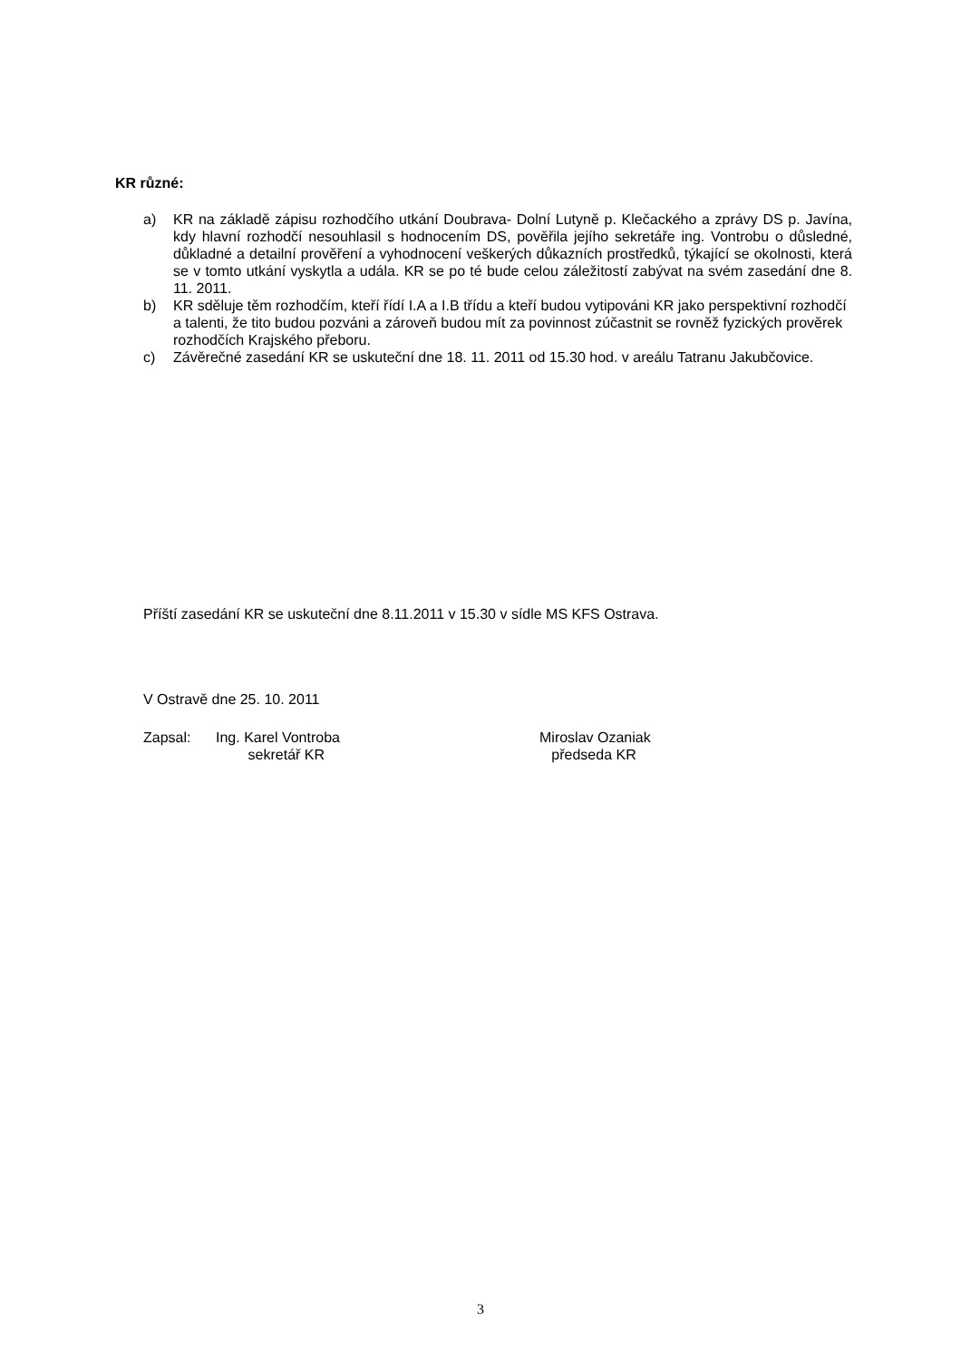KR různé:
a) KR na základě zápisu rozhodčího utkání Doubrava- Dolní Lutyně p. Klečackého a zprávy DS p. Javína, kdy hlavní rozhodčí nesouhlasil s hodnocením DS, pověřila jejího sekretáře ing. Vontrobu o důsledné, důkladné a detailní prověření a vyhodnocení veškerých důkazních prostředků, týkající se okolnosti, která se v tomto utkání vyskytla a udála. KR se po té bude celou záležitostí zabývat na svém zasedání dne 8. 11. 2011.
b) KR sděluje těm rozhodčím, kteří řídí I.A a I.B třídu a kteří budou vytipováni KR jako perspektivní rozhodčí a talenti, že tito budou pozváni a zároveň budou mít za povinnost zúčastnit se rovněž fyzických prověrek rozhodčích Krajského přeboru.
c) Závěrečné zasedání KR se uskuteční dne 18. 11. 2011 od 15.30 hod. v areálu Tatranu Jakubčovice.
Příští zasedání KR se uskuteční dne 8.11.2011 v 15.30 v sídle MS KFS Ostrava.
V Ostravě dne 25. 10. 2011
Zapsal: Ing. Karel Vontroba
sekretář KR
Miroslav Ozaniak
předseda KR
3